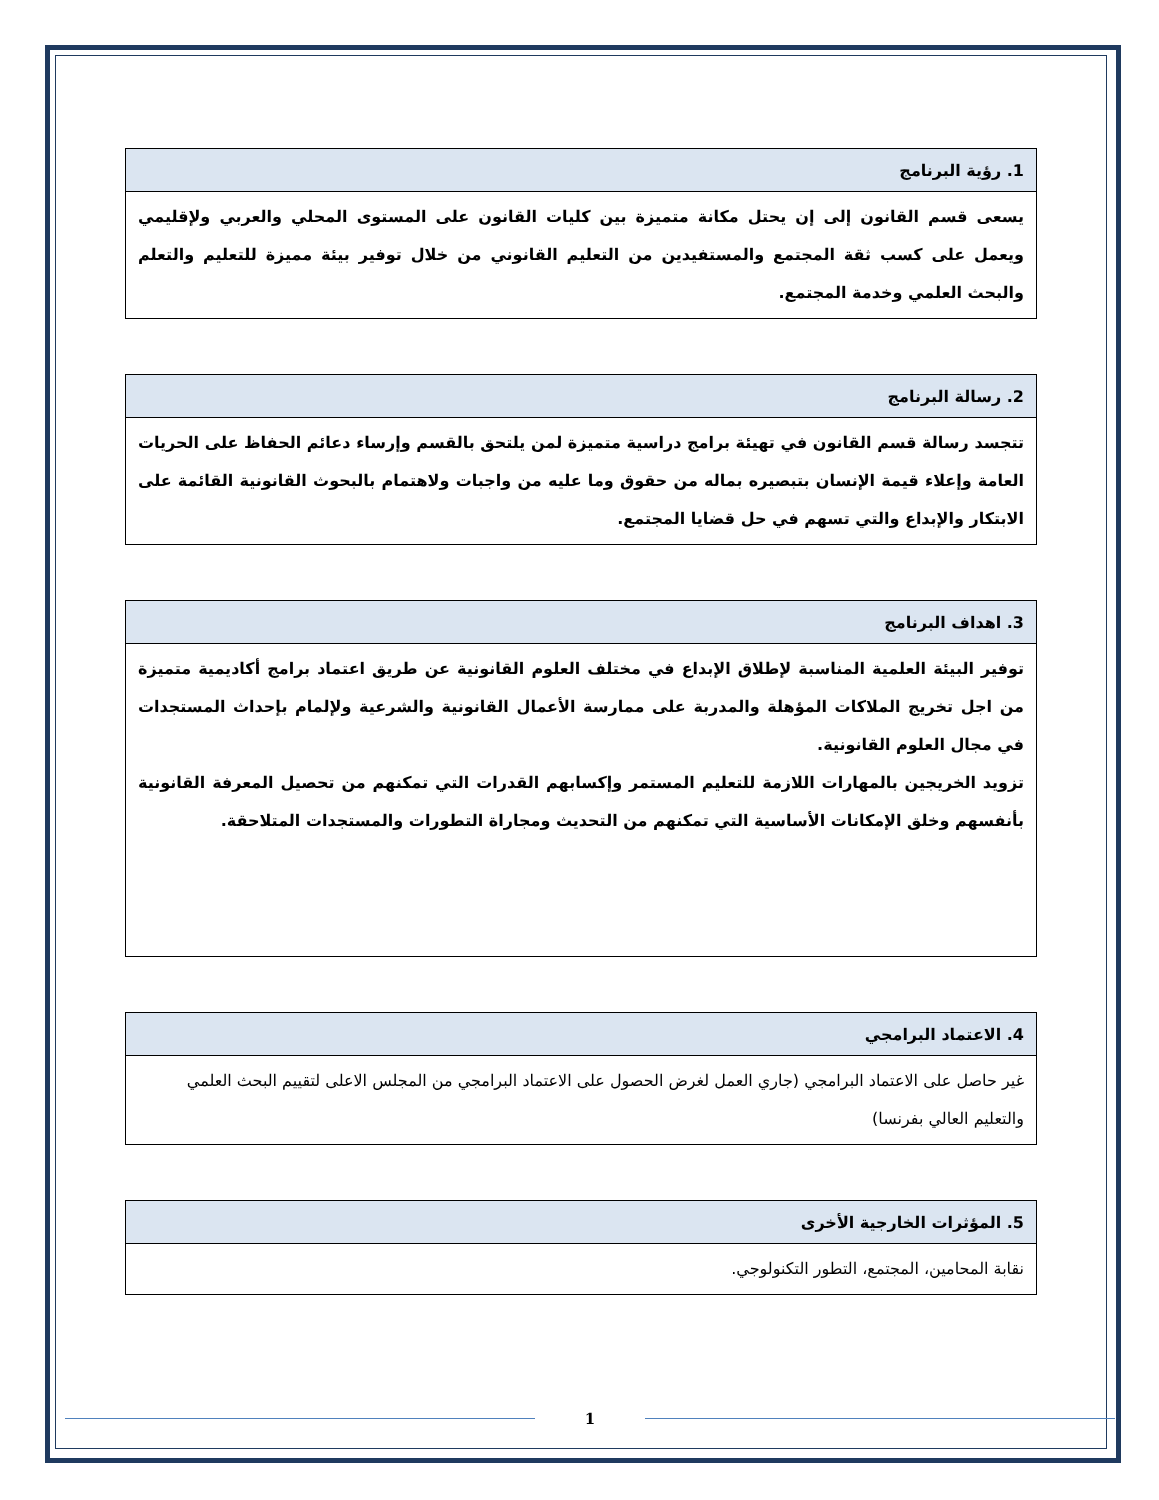| 1. رؤية البرنامج |
| --- |
| يسعى قسم القانون إلى إن يحتل مكانة متميزة بين كليات القانون على المستوى المحلي والعربي ولإقليمي ويعمل على كسب ثقة المجتمع والمستفيدين من التعليم القانوني من خلال توفير بيئة مميزة للتعليم والتعلم والبحث العلمي وخدمة المجتمع. |
| 2. رسالة البرنامج |
| --- |
| تتجسد رسالة قسم القانون في تهيئة برامج دراسية متميزة لمن يلتحق بالقسم وإرساء دعائم الحفاظ على الحريات العامة وإعلاء قيمة الإنسان بتبصيره بماله من حقوق وما عليه من واجبات ولاهتمام بالبحوث القانونية القائمة على الابتكار والإبداع والتي تسهم في حل قضايا المجتمع. |
| 3. اهداف البرنامج |
| --- |
| توفير البيئة العلمية المناسبة لإطلاق الإبداع في مختلف العلوم القانونية عن طريق اعتماد برامج أكاديمية متميزة من اجل تخريج الملاكات المؤهلة والمدربة على ممارسة الأعمال القانونية والشرعية ولإلمام بإحداث المستجدات في مجال العلوم القانونية. تزويد الخريجين بالمهارات اللازمة للتعليم المستمر وإكسابهم القدرات التي تمكنهم من تحصيل المعرفة القانونية بأنفسهم وخلق الإمكانات الأساسية التي تمكنهم من التحديث ومجاراة التطورات والمستجدات المتلاحقة. |
| 4. الاعتماد البرامجي |
| --- |
| غير حاصل على الاعتماد البرامجي (جاري العمل لغرض الحصول على الاعتماد البرامجي من المجلس الاعلى لتقييم البحث العلمي والتعليم العالي بفرنسا) |
| 5. المؤثرات الخارجية الأخرى |
| --- |
| نقابة المحامين، المجتمع، التطور التكنولوجي. |
1